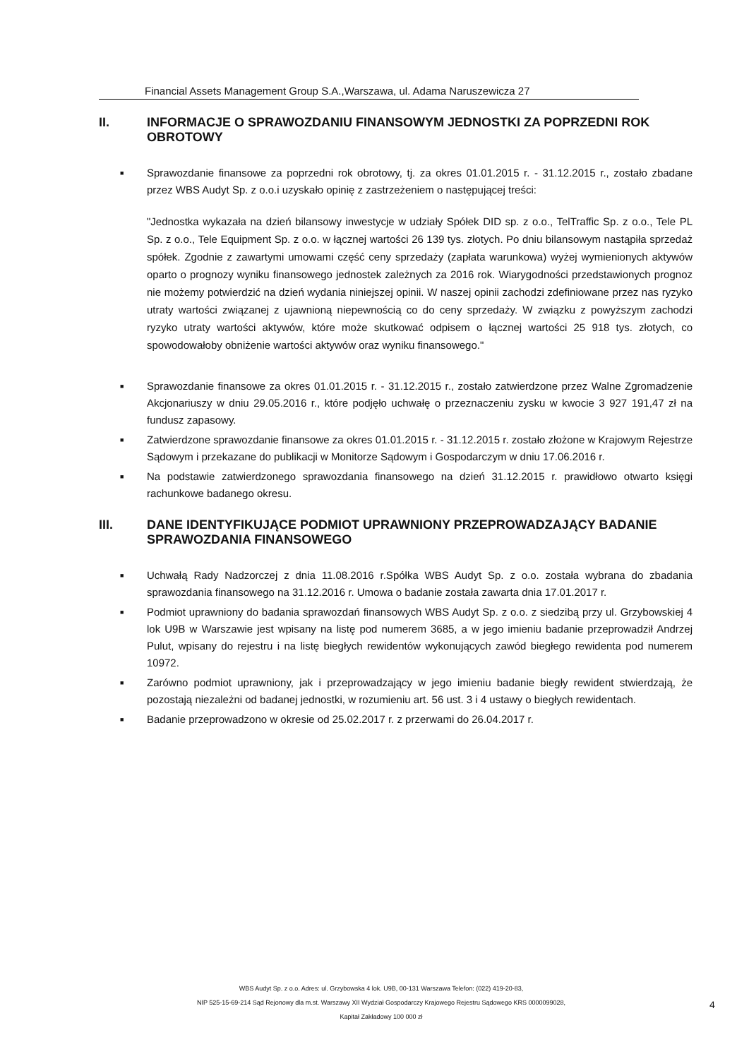Financial Assets Management Group S.A.,Warszawa, ul. Adama Naruszewicza 27
II. INFORMACJE O SPRAWOZDANIU FINANSOWYM JEDNOSTKI ZA POPRZEDNI ROK OBROTOWY
■ Sprawozdanie finansowe za poprzedni rok obrotowy, tj. za okres 01.01.2015 r. - 31.12.2015 r., zostało zbadane przez WBS Audyt Sp. z o.o.i uzyskało opinię z zastrzeżeniem o następującej treści:
"Jednostka wykazała na dzień bilansowy inwestycje w udziały Spółek DID sp. z o.o., TelTraffic Sp. z o.o., Tele PL Sp. z o.o., Tele Equipment Sp. z o.o. w łącznej wartości 26 139 tys. złotych. Po dniu bilansowym nastąpiła sprzedaż spółek. Zgodnie z zawartymi umowami część ceny sprzedaży (zapłata warunkowa) wyżej wymienionych aktywów oparto o prognozy wyniku finansowego jednostek zależnych za 2016 rok. Wiarygodności przedstawionych prognoz nie możemy potwierdzić na dzień wydania niniejszej opinii. W naszej opinii zachodzi zdefiniowane przez nas ryzyko utraty wartości związanej z ujawnioną niepewnością co do ceny sprzedaży. W związku z powyższym zachodzi ryzyko utraty wartości aktywów, które może skutkować odpisem o łącznej wartości 25 918 tys. złotych, co spowodowałoby obniżenie wartości aktywów oraz wyniku finansowego."
■ Sprawozdanie finansowe za okres 01.01.2015 r. - 31.12.2015 r., zostało zatwierdzone przez Walne Zgromadzenie Akcjonariuszy w dniu 29.05.2016 r., które podjęło uchwałę o przeznaczeniu zysku w kwocie 3 927 191,47 zł na fundusz zapasowy.
■ Zatwierdzone sprawozdanie finansowe za okres 01.01.2015 r. - 31.12.2015 r. zostało złożone w Krajowym Rejestrze Sądowym i przekazane do publikacji w Monitorze Sądowym i Gospodarczym w dniu 17.06.2016 r.
■ Na podstawie zatwierdzonego sprawozdania finansowego na dzień 31.12.2015 r. prawidłowo otwarto księgi rachunkowe badanego okresu.
III. DANE IDENTYFIKUJĄCE PODMIOT UPRAWNIONY PRZEPROWADZAJĄCY BADANIE SPRAWOZDANIA FINANSOWEGO
■ Uchwałą Rady Nadzorczej z dnia 11.08.2016 r.Spółka WBS Audyt Sp. z o.o. została wybrana do zbadania sprawozdania finansowego na 31.12.2016 r. Umowa o badanie została zawarta dnia 17.01.2017 r.
■ Podmiot uprawniony do badania sprawozdań finansowych WBS Audyt Sp. z o.o. z siedzibą przy ul. Grzybowskiej 4 lok U9B w Warszawie jest wpisany na listę pod numerem 3685, a w jego imieniu badanie przeprowadził Andrzej Pulut, wpisany do rejestru i na listę biegłych rewidentów wykonujących zawód biegłego rewidenta pod numerem 10972.
■ Zarówno podmiot uprawniony, jak i przeprowadzający w jego imieniu badanie biegły rewident stwierdzają, że pozostają niezależni od badanej jednostki, w rozumieniu art. 56 ust. 3 i 4 ustawy o biegłych rewidentach.
■ Badanie przeprowadzono w okresie od 25.02.2017 r. z przerwami do 26.04.2017 r.
WBS Audyt Sp. z o.o. Adres: ul. Grzybowska 4 lok. U9B, 00-131 Warszawa Telefon: (022) 419-20-83,
NIP 525-15-69-214 Sąd Rejonowy dla m.st. Warszawy XII Wydział Gospodarczy Krajowego Rejestru Sądowego KRS 0000099028,
Kapitał Zakładowy 100 000 zł
4